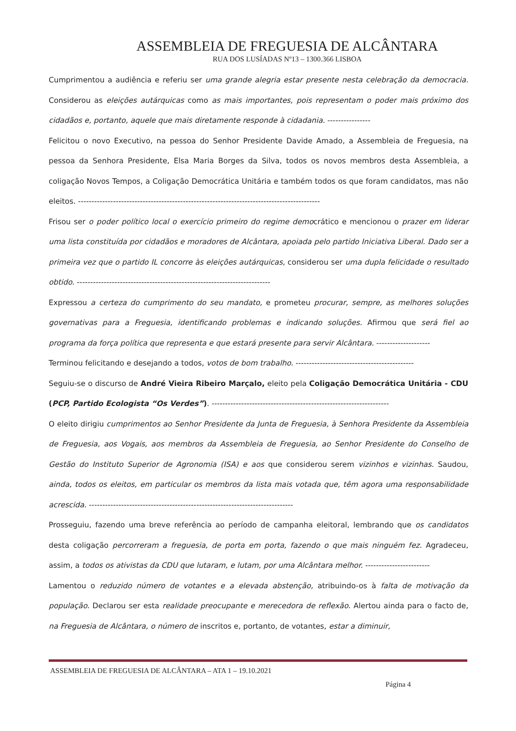ASSEMBLEIA DE FREGUESIA DE ALCÂNTARA
RUA DOS LUSÍADAS Nº13 – 1300.366 LISBOA
Cumprimentou a audiência e referiu ser uma grande alegria estar presente nesta celebração da democracia. Considerou as eleições autárquicas como as mais importantes, pois representam o poder mais próximo dos cidadãos e, portanto, aquele que mais diretamente responde à cidadania. ----------------
Felicitou o novo Executivo, na pessoa do Senhor Presidente Davide Amado, a Assembleia de Freguesia, na pessoa da Senhora Presidente, Elsa Maria Borges da Silva, todos os novos membros desta Assembleia, a coligação Novos Tempos, a Coligação Democrática Unitária e também todos os que foram candidatos, mas não eleitos. ------------------------------------------------------------------------------------------
Frisou ser o poder político local o exercício primeiro do regime democrático e mencionou o prazer em liderar uma lista constituída por cidadãos e moradores de Alcântara, apoiada pelo partido Iniciativa Liberal. Dado ser a primeira vez que o partido IL concorre às eleições autárquicas, considerou ser uma dupla felicidade o resultado obtido. ------------------------------------------------------------------------
Expressou a certeza do cumprimento do seu mandato, e prometeu procurar, sempre, as melhores soluções governativas para a Freguesia, identificando problemas e indicando soluções. Afirmou que será fiel ao programa da força política que representa e que estará presente para servir Alcântara. --------------------
Terminou felicitando e desejando a todos, votos de bom trabalho. --------------------------------------------
Seguiu-se o discurso de André Vieira Ribeiro Marçalo, eleito pela Coligação Democrática Unitária - CDU (PCP, Partido Ecologista “Os Verdes”). ------------------------------------------------------------------
O eleito dirigiu cumprimentos ao Senhor Presidente da Junta de Freguesia, à Senhora Presidente da Assembleia de Freguesia, aos Vogais, aos membros da Assembleia de Freguesia, ao Senhor Presidente do Conselho de Gestão do Instituto Superior de Agronomia (ISA) e aos que considerou serem vizinhos e vizinhas. Saudou, ainda, todos os eleitos, em particular os membros da lista mais votada que, têm agora uma responsabilidade acrescida. ----------------------------------------------------------------------------
Prosseguiu, fazendo uma breve referência ao período de campanha eleitoral, lembrando que os candidatos desta coligação percorreram a freguesia, de porta em porta, fazendo o que mais ninguém fez. Agradeceu, assim, a todos os ativistas da CDU que lutaram, e lutam, por uma Alcântara melhor. ------------------------
Lamentou o reduzido número de votantes e a elevada abstenção, atribuindo-os à falta de motivação da população. Declarou ser esta realidade preocupante e merecedora de reflexão. Alertou ainda para o facto de, na Freguesia de Alcântara, o número de inscritos e, portanto, de votantes, estar a diminuir,
ASSEMBLEIA DE FREGUESIA DE ALCÂNTARA – ATA 1 – 19.10.2021
Página 4